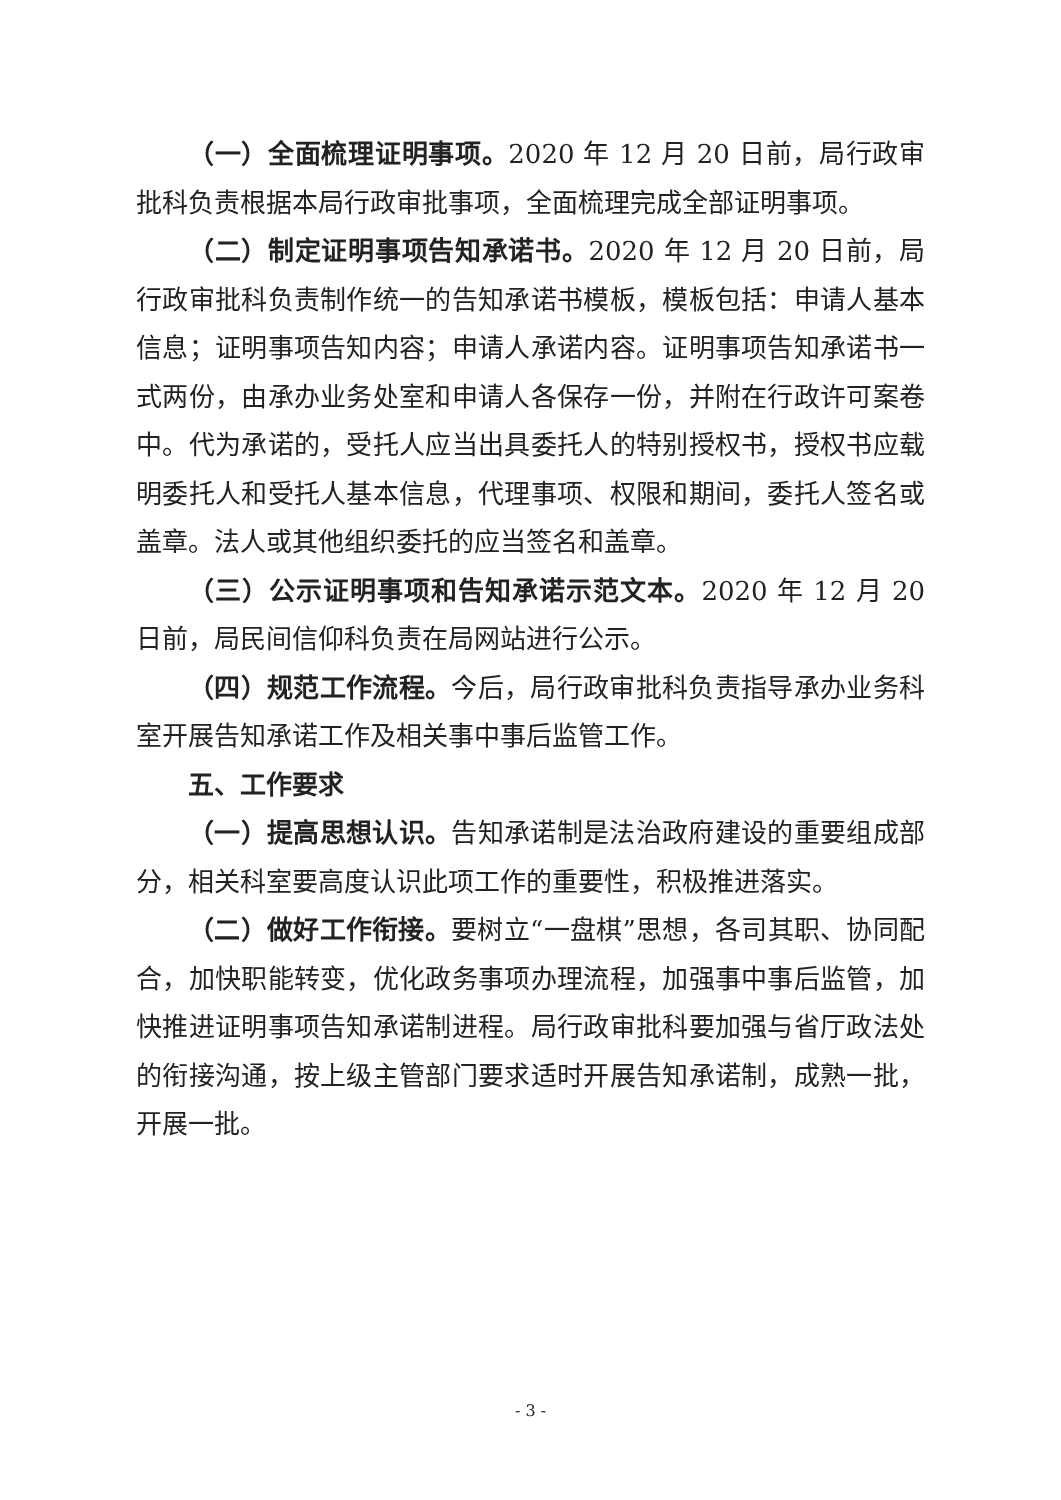（一）全面梳理证明事项。2020 年 12 月 20 日前，局行政审批科负责根据本局行政审批事项，全面梳理完成全部证明事项。
（二）制定证明事项告知承诺书。2020 年 12 月 20 日前，局行政审批科负责制作统一的告知承诺书模板，模板包括：申请人基本信息；证明事项告知内容；申请人承诺内容。证明事项告知承诺书一式两份，由承办业务处室和申请人各保存一份，并附在行政许可案卷中。代为承诺的，受托人应当出具委托人的特别授权书，授权书应载明委托人和受托人基本信息，代理事项、权限和期间，委托人签名或盖章。法人或其他组织委托的应当签名和盖章。
（三）公示证明事项和告知承诺示范文本。2020 年 12 月 20 日前，局民间信仰科负责在局网站进行公示。
（四）规范工作流程。今后，局行政审批科负责指导承办业务科室开展告知承诺工作及相关事中事后监管工作。
五、工作要求
（一）提高思想认识。告知承诺制是法治政府建设的重要组成部分，相关科室要高度认识此项工作的重要性，积极推进落实。
（二）做好工作衔接。要树立“一盘棋”思想，各司其职、协同配合，加快职能转变，优化政务事项办理流程，加强事中事后监管，加快推进证明事项告知承诺制进程。局行政审批科要加强与省厅政法处的衔接沟通，按上级主管部门要求适时开展告知承诺制，成熟一批，开展一批。
- 3 -